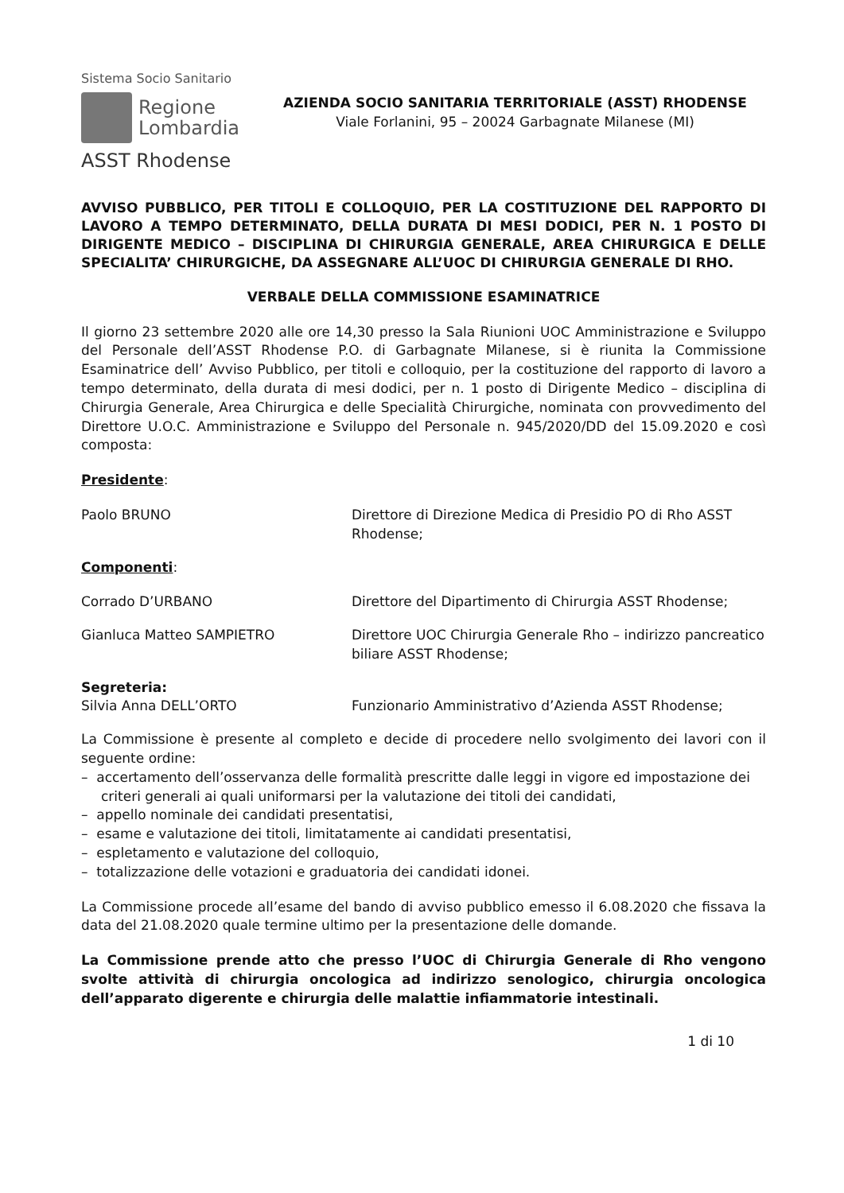Sistema Socio Sanitario
Regione
Lombardia
ASST Rhodense
AZIENDA SOCIO SANITARIA TERRITORIALE (ASST) RHODENSE
Viale Forlanini, 95 – 20024 Garbagnate Milanese (MI)
AVVISO PUBBLICO, PER TITOLI E COLLOQUIO, PER LA COSTITUZIONE DEL RAPPORTO DI LAVORO A TEMPO DETERMINATO, DELLA DURATA DI MESI DODICI, PER N. 1 POSTO DI DIRIGENTE MEDICO – DISCIPLINA DI CHIRURGIA GENERALE, AREA CHIRURGICA E DELLE SPECIALITA’ CHIRURGICHE, DA ASSEGNARE ALL’UOC DI CHIRURGIA GENERALE DI RHO.
VERBALE DELLA COMMISSIONE ESAMINATRICE
Il giorno 23 settembre 2020 alle ore 14,30 presso la Sala Riunioni UOC Amministrazione e Sviluppo del Personale dell’ASST Rhodense P.O. di Garbagnate Milanese, si è riunita la Commissione Esaminatrice dell’ Avviso Pubblico, per titoli e colloquio, per la costituzione del rapporto di lavoro a tempo determinato, della durata di mesi dodici, per n. 1 posto di Dirigente Medico – disciplina di Chirurgia Generale, Area Chirurgica e delle Specialità Chirurgiche, nominata con provvedimento del Direttore U.O.C. Amministrazione e Sviluppo del Personale n. 945/2020/DD del 15.09.2020 e così composta:
Presidente:
Paolo BRUNO Direttore di Direzione Medica di Presidio PO di Rho ASST Rhodense;
Componenti:
Corrado D’URBANO Direttore del Dipartimento di Chirurgia ASST Rhodense;
Gianluca Matteo SAMPIETRO Direttore UOC Chirurgia Generale Rho – indirizzo pancreatico biliare ASST Rhodense;
Segreteria:
Silvia Anna DELL’ORTO Funzionario Amministrativo d’Azienda ASST Rhodense;
La Commissione è presente al completo e decide di procedere nello svolgimento dei lavori con il seguente ordine:
– accertamento dell’osservanza delle formalità prescritte dalle leggi in vigore ed impostazione dei criteri generali ai quali uniformarsi per la valutazione dei titoli dei candidati,
– appello nominale dei candidati presentatisi,
– esame e valutazione dei titoli, limitatamente ai candidati presentatisi,
– espletamento e valutazione del colloquio,
– totalizzazione delle votazioni e graduatoria dei candidati idonei.
La Commissione procede all’esame del bando di avviso pubblico emesso il 6.08.2020 che fissava la data del 21.08.2020 quale termine ultimo per la presentazione delle domande.
La Commissione prende atto che presso l’UOC di Chirurgia Generale di Rho vengono svolte attività di chirurgia oncologica ad indirizzo senologico, chirurgia oncologica dell’apparato digerente e chirurgia delle malattie infiammatorie intestinali.
1 di 10